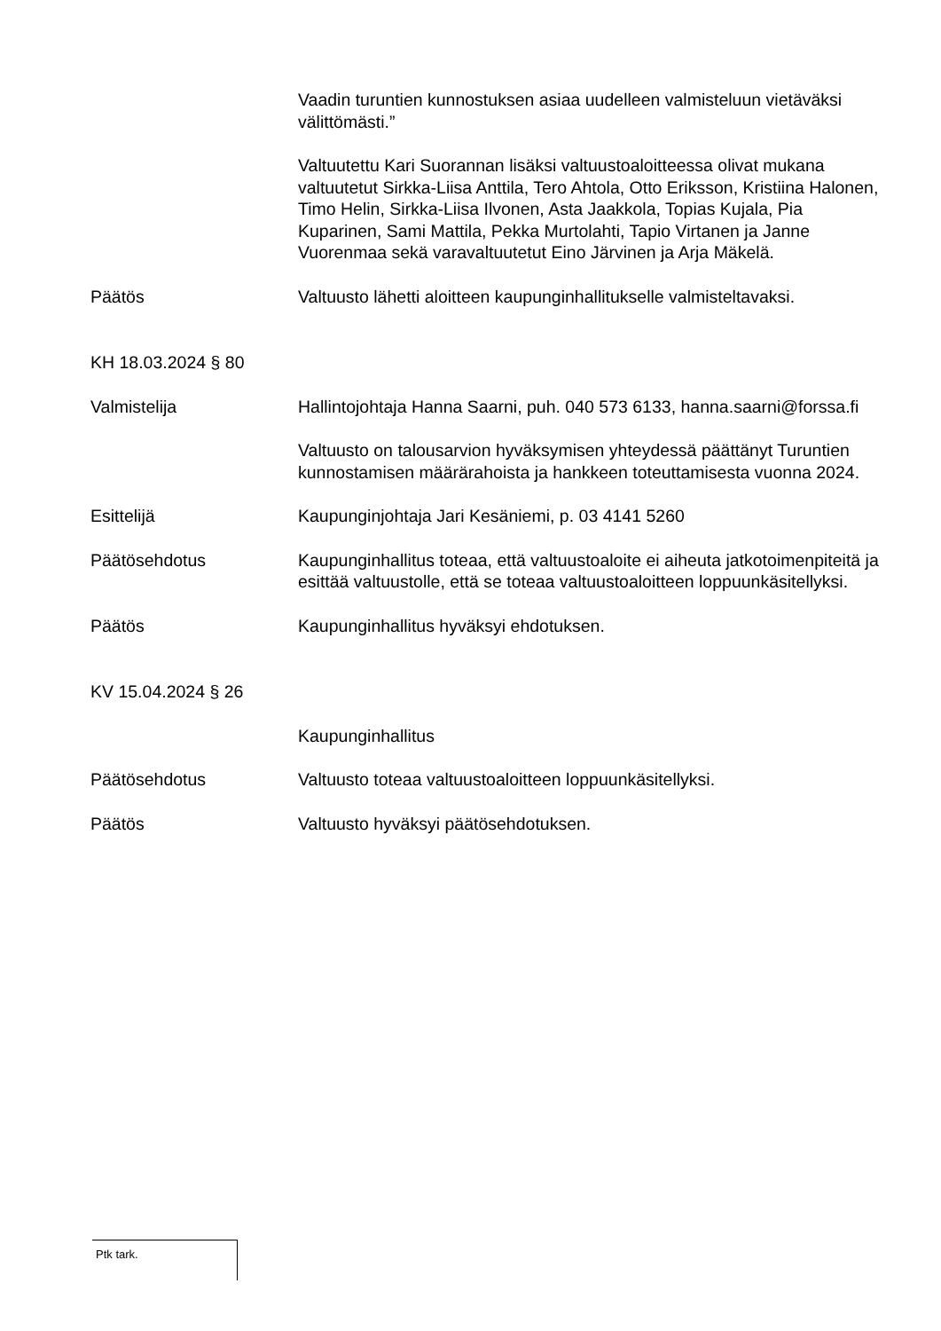Vaadin turuntien kunnostuksen asiaa uudelleen valmisteluun vietäväksi välittömästi.”
Valtuutettu Kari Suorannan lisäksi valtuustoaloitteessa olivat mukana valtuutetut Sirkka-Liisa Anttila, Tero Ahtola, Otto Eriksson, Kristiina Halonen, Timo Helin, Sirkka-Liisa Ilvonen, Asta Jaakkola, Topias Kujala, Pia Kuparinen, Sami Mattila, Pekka Murtolahti, Tapio Virtanen ja Janne Vuorenmaa sekä varavaltuutetut Eino Järvinen ja Arja Mäkelä.
Päätös Valtuusto lähetti aloitteen kaupunginhallitukselle valmisteltavaksi.
KH 18.03.2024 § 80
Valmistelija Hallintojohtaja Hanna Saarni, puh. 040 573 6133, hanna.saarni@forssa.fi
Valtuusto on talousarvion hyväksymisen yhteydessä päättänyt Turuntien kunnostamisen määrärahoista ja hankkeen toteuttamisesta vuonna 2024.
Esittelijä Kaupunginjohtaja Jari Kesäniemi, p. 03 4141 5260
Päätösehdotus Kaupunginhallitus toteaa, että valtuustoaloite ei aiheuta jatkotoimenpiteitä ja esittää valtuustolle, että se toteaa valtuustoaloitteen loppuunkäsitellyksi.
Päätös Kaupunginhallitus hyväksyi ehdotuksen.
KV 15.04.2024 § 26
Kaupunginhallitus
Päätösehdotus Valtuusto toteaa valtuustoaloitteen loppuunkäsitellyksi.
Päätös Valtuusto hyväksyi päätösehdotuksen.
Ptk tark.